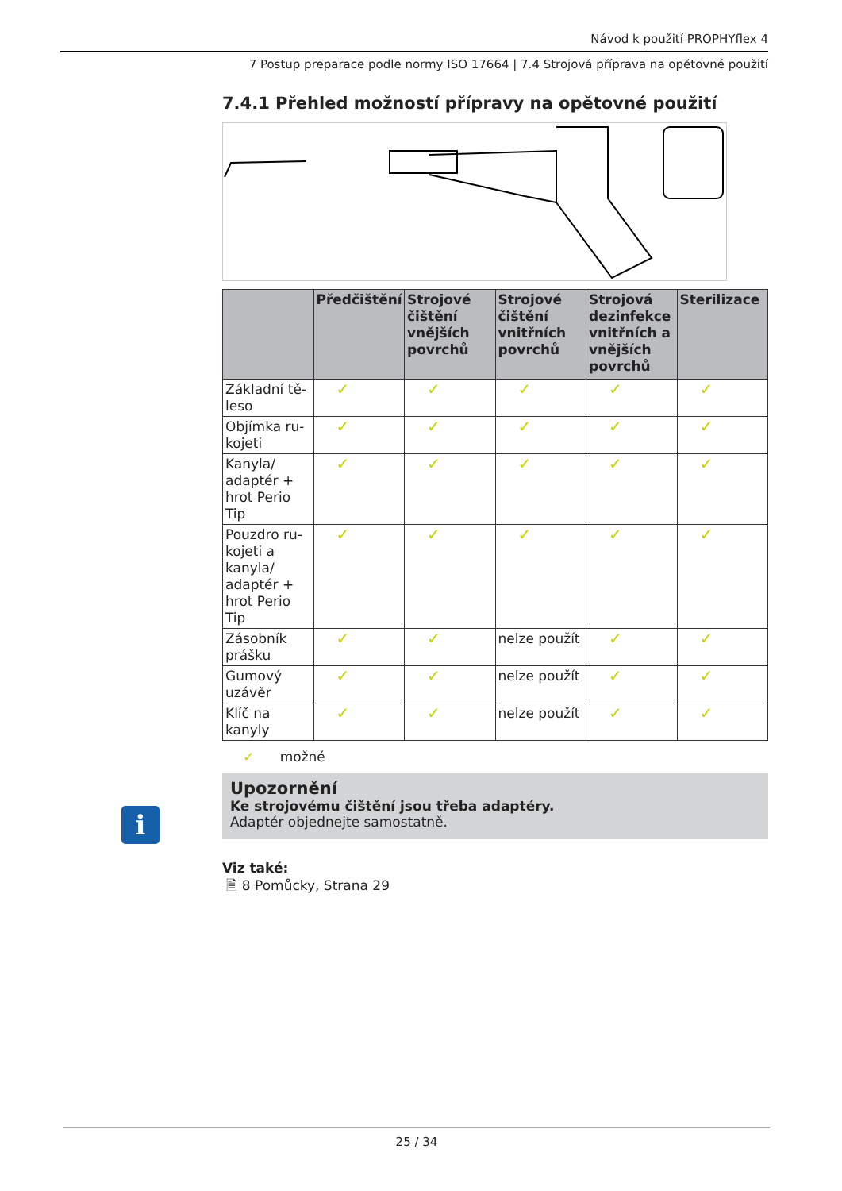Návod k použití PROPHYflex 4
7 Postup preparace podle normy ISO 17664 | 7.4 Strojová příprava na opětovné použití
i
7.4.1 Přehled možností přípravy na opětovné použití
| | Předčištění | Strojové čištění vnějších povrchů | Strojové čištění vnitřních povrchů | Strojová dezinfekce vnitřních a vnějších povrchů | Sterilizace |
| --- | --- | --- | --- | --- | --- |
| Základní tě-leso | ✓ | ✓ | ✓ | ✓ | ✓ |
| Objímka ru-kojeti | ✓ | ✓ | ✓ | ✓ | ✓ |
| Kanyla/ adaptér + hrot Perio Tip | ✓ | ✓ | ✓ | ✓ | ✓ |
| Pouzdro ru-kojeti a kanyla/ adaptér + hrot Perio Tip | ✓ | ✓ | ✓ | ✓ | ✓ |
| Zásobník prášku | ✓ | ✓ | nelze použít | ✓ | ✓ |
| Gumový uzávěr | ✓ | ✓ | nelze použít | ✓ | ✓ |
| Klíč na kanyly | ✓ | ✓ | nelze použít | ✓ | ✓ |
✓ možné
Upozornění
Ke strojovému čištění jsou třeba adaptéry.
Adaptér objednejte samostatně.
Viz také:
🗎 8 Pomůcky, Strana 29
25 / 34